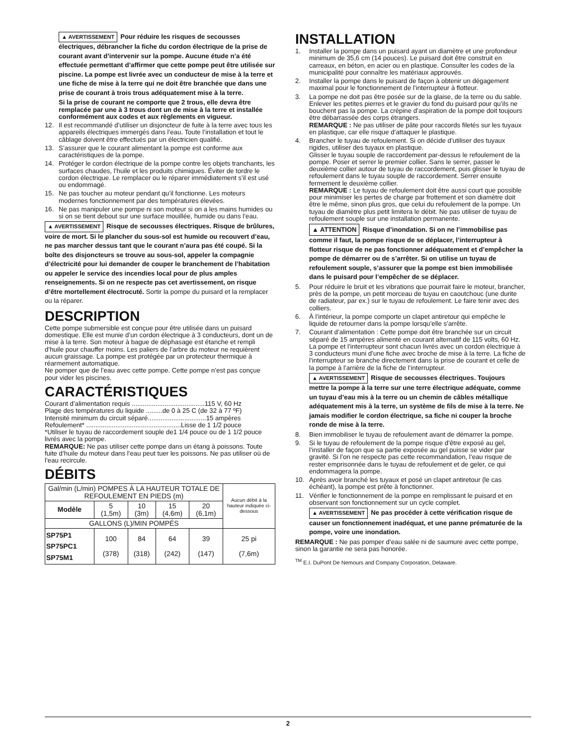▲ AVERTISSEMENT Pour réduire les risques de secousses électriques, débrancher la fiche du cordon électrique de la prise de courant avant d’intervenir sur la pompe. Aucune étude n’a été effectuée permettant d’affirmer que cette pompe peut être utilisée sur piscine. La pompe est livrée avec un conducteur de mise à la terre et une fiche de mise à la terre qui ne doit être branchée que dans une prise de courant à trois trous adéquatement mise à la terre.
Si la prise de courant ne comporte que 2 trous, elle devra être remplacée par une à 3 trous dont un de mise à la terre et installée conformément aux codes et aux règlements en vigueur.
12. Il est recommandé d’utiliser un disjoncteur de fuite à la terre avec tous les appareils électriques immergés dans l’eau. Toute l’installation et tout le câblage doivent être effectués par un électricien qualifié.
13. S’assurer que le courant alimentant la pompe est conforme aux caractéristiques de la pompe.
14. Protéger le cordon électrique de la pompe contre les objets tranchants, les surfaces chaudes, l’huile et les produits chimiques. Éviter de tordre le cordon électrique. Le remplacer ou le réparer immédiatement s’il est usé ou endommagé.
15. Ne pas toucher au moteur pendant qu’il fonctionne. Les moteurs modernes fonctionnement par des températures élevées.
16. Ne pas manipuler une pompe ni son moteur si on a les mains humides ou si on se tient debout sur une surface mouillée, humide ou dans l’eau.
▲ AVERTISSEMENT Risque de secousses électriques. Risque de brûlures, voire de mort. Si le plancher du sous-sol est humide ou recouvert d’eau, ne pas marcher dessus tant que le courant n’aura pas été coupé. Si la boîte des disjoncteurs se trouve au sous-sol, appeler la compagnie d’électricité pour lui demander de couper le branchement de l’habitation ou appeler le service des incendies local pour de plus amples renseignements. Si on ne respecte pas cet avertissement, on risque d’être mortellement électrocuté. Sortir la pompe du puisard et la remplacer ou la réparer.
DESCRIPTION
Cette pompe submersible est conçue pour être utilisée dans un puisard domestique. Elle est munie d’un cordon électrique à 3 conducteurs, dont un de mise à la terre. Son moteur à bague de déphasage est étanche et rempli d’huile pour chauffer moins. Les paliers de l’arbre du moteur ne requièrent aucun graissage. La pompe est protégée par un protecteur thermique à réarmement automatique.
Ne pomper que de l’eau avec cette pompe. Cette pompe n’est pas conçue pour vider les piscines.
CARACTÉRISTIQUES
Courant d’alimentation requis ........................................115 V, 60 Hz
Plage des températures du liquide .........de 0 à 25 C (de 32 à 77 ºF)
Intensité minimum du circuit séparé................................15 ampères
Refoulement* ....................................................Lisse de 1 1/2 pouce
*Utiliser le tuyau de raccordement souple de1 1/4 pouce ou de 1 1/2 pouce livrés avec la pompe.
REMARQUE: Ne pas utiliser cette pompe dans un étang à poissons. Toute fuite d’huile du moteur dans l’eau peut tuer les poissons. Ne pas utiliser où de l’eau recircule.
DÉBITS
| Gal/min (L/min) POMPES À LA HAUTEUR TOTALE DE REFOULEMENT EN PIEDS (m) | | | | | Aucun débit à la hauteur indiquée ci-dessous |
| Modèle | 5 (1,5m) | 10 (3m) | 15 (4,6m) | 20 (6,1m) | |
| GALLONS (L)/MIN POMPÉS | | | | | |
| SP75P1 SP75PC1 SP75M1 | 100 (378) | 84 (318) | 64 (242) | 39 (147) | 25 pi (7,6m) |
INSTALLATION
1. Installer la pompe dans un puisard ayant un diamètre et une profondeur minimum de 35,6 cm (14 pouces). Le puisard doit être construit en carreaux, en béton, en acier ou en plastique. Consulter les codes de la municipalité pour connaître les matériaux approuvés.
2. Installer la pompe dans le puisard de façon à obtenir un dégagement maximal pour le fonctionnement de l’interrupteur à flotteur.
3. La pompe ne doit pas être posée sur de la glaise, de la terre ou du sable. Enlever les petites pierres et le gravier du fond du puisard pour qu’ils ne bouchent pas la pompe. La crépine d’aspiration de la pompe doit toujours être débarrassée des corps étrangers.
REMARQUE : Ne pas utiliser de pâte pour raccords filetés sur les tuyaux en plastique, car elle risque d’attaquer le plastique.
4. Brancher le tuyau de refoulement. Si on décide d’utiliser des tuyaux rigides, utiliser des tuyaux en plastique.
Glisser le tuyau souple de raccordement par-dessus le refoulement de la pompe. Poser et serrer le premier collier. Sans le serrer, passer le deuxième collier autour de tuyau de raccordement, puis glisser le tuyau de refoulement dans le tuyau souple de raccordement. Serrer ensuite fermement le deuxième collier.
REMARQUE : Le tuyau de refoulement doit être aussi court que possible pour minimiser les pertes de charge par frottement et son diamètre doit être le même, sinon plus gros, que celui du refoulement de la pompe. Un tuyau de diamètre plus petit limitera le débit. Ne pas utiliser de tuyau de refoulement souple sur une installation permanente.
▲ ATTENTION Risque d’inondation. Si on ne l’immobilise pas comme il faut, la pompe risque de se déplacer, l’interrupteur à flotteur risque de ne pas fonctionner adéquatement et d’empêcher la pompe de démarrer ou de s’arrêter. Si on utilise un tuyau de refoulement souple, s’assurer que la pompe est bien immobilisée dans le puisard pour l’empêcher de se déplacer.
5. Pour réduire le bruit et les vibrations que pourrait faire le moteur, brancher, près de la pompe, un petit morceau de tuyau en caoutchouc (une durite de radiateur, par ex.) sur le tuyau de refoulement. Le faire tenir avec des colliers.
6. À l’intérieur, la pompe comporte un clapet antiretour qui empêche le liquide de retourner dans la pompe lorsqu’elle s’arrête.
7. Courant d’alimentation : Cette pompe doit être branchée sur un circuit séparé de 15 ampères alimenté en courant alternatif de 115 volts, 60 Hz. La pompe et l’interrupteur sont chacun livrés avec un cordon électrique à 3 conducteurs muni d’une fiche avec broche de mise à la terre. La fiche de l’interrupteur se branche directement dans la prise de courant et celle de la pompe à l’arrière de la fiche de l’interrupteur.
▲ AVERTISSEMENT Risque de secousses électriques. Toujours mettre la pompe à la terre sur une terre électrique adéquate, comme un tuyau d’eau mis à la terre ou un chemin de câbles métallique adéquatement mis à la terre, un système de fils de mise à la terre. Ne jamais modifier le cordon électrique, sa fiche ni couper la broche ronde de mise à la terre.
8. Bien immobiliser le tuyau de refoulement avant de démarrer la pompe.
9. Si le tuyau de refoulement de la pompe risque d’être exposé au gel, l’installer de façon que sa partie exposée au gel puisse se vider par gravité. Si l’on ne respecte pas cette recommandation, l’eau risque de rester emprisonnée dans le tuyau de refoulement et de geler, ce qui endommagera la pompe.
10. Après avoir branché les tuyaux et posé un clapet antiretour (le cas échéant), la pompe est prête à fonctionner.
11. Vérifier le fonctionnement de la pompe en remplissant le puisard et en observant son fonctionnement sur un cycle complet.
▲ AVERTISSEMENT Ne pas procéder à cette vérification risque de causer un fonctionnement inadéquat, et une panne prématurée de la pompe, voire une inondation.
REMARQUE : Ne pas pomper d’eau salée ni de saumure avec cette pompe, sinon la garantie ne sera pas honorée.
<sup>TM</sup> E.I. DuPont De Nemours and Company Corporation, Delaware.
2